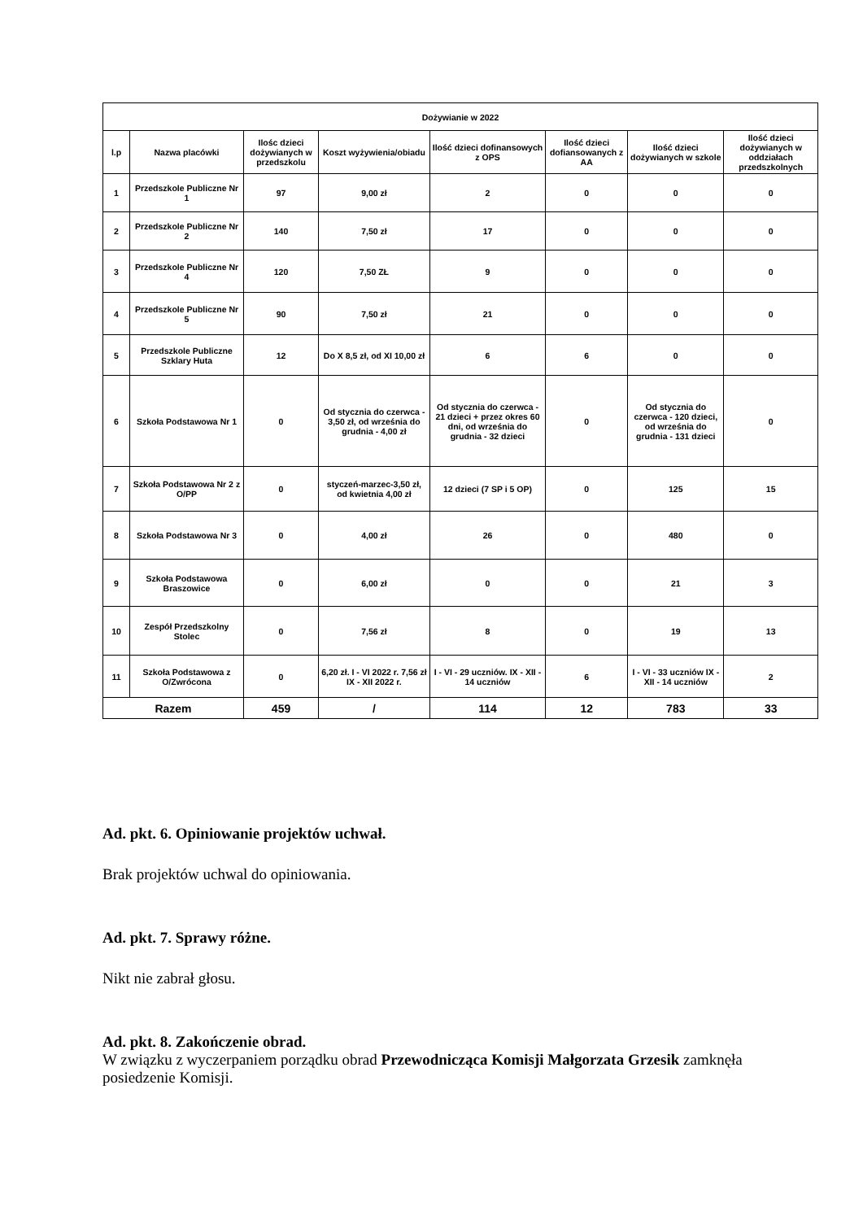| Dożywianie w 2022 | | | | | | | |
| --- | --- | --- | --- | --- | --- | --- | --- |
| l.p | Nazwa placówki | Ilośc dzieci dożywianych w przedszkolu | Koszt wyżywienia/obiadu | Ilość dzieci dofinansowych z OPS | Ilość dzieci dofiansowanych z AA | Ilość dzieci dożywianych w szkole | Ilość dzieci dożywianych w oddziałach przedszkolnych |
| 1 | Przedszkole Publiczne Nr 1 | 97 | 9,00 zł | 2 | 0 | 0 | 0 |
| 2 | Przedszkole Publiczne Nr 2 | 140 | 7,50 zł | 17 | 0 | 0 | 0 |
| 3 | Przedszkole Publiczne Nr 4 | 120 | 7,50 ZŁ | 9 | 0 | 0 | 0 |
| 4 | Przedszkole Publiczne Nr 5 | 90 | 7,50 zł | 21 | 0 | 0 | 0 |
| 5 | Przedszkole Publiczne Szklary Huta | 12 | Do X 8,5 zł, od XI 10,00 zł | 6 | 6 | 0 | 0 |
| 6 | Szkoła Podstawowa Nr 1 | 0 | Od stycznia do czerwca - 3,50 zł, od września do grudnia - 4,00 zł | Od stycznia do czerwca - 21 dzieci + przez okres 60 dni, od września do grudnia - 32 dzieci | 0 | Od stycznia do czerwca - 120 dzieci, od września do grudnia - 131 dzieci | 0 |
| 7 | Szkoła Podstawowa Nr 2 z O/PP | 0 | styczeń-marzec-3,50 zł, od kwietnia 4,00 zł | 12 dzieci (7 SP i 5 OP) | 0 | 125 | 15 |
| 8 | Szkoła Podstawowa Nr 3 | 0 | 4,00 zł | 26 | 0 | 480 | 0 |
| 9 | Szkoła Podstawowa Braszowice | 0 | 6,00 zł | 0 | 0 | 21 | 3 |
| 10 | Zespół Przedszkolny Stolec | 0 | 7,56 zł | 8 | 0 | 19 | 13 |
| 11 | Szkoła Podstawowa z O/Zwrócona | 0 | 6,20 zł. I - VI 2022 r. 7,56 zł IX - XII 2022 r. | I - VI - 29 uczniów. IX - XII - 14 uczniów | 6 | I - VI - 33 uczniów IX - XII - 14 uczniów | 2 |
| Razem | | 459 | / | 114 | 12 | 783 | 33 |
Ad. pkt. 6. Opiniowanie projektów uchwał.
Brak projektów uchwal do opiniowania.
Ad. pkt. 7. Sprawy różne.
Nikt nie zabrał głosu.
Ad. pkt. 8. Zakończenie obrad.
W związku z wyczerpaniem porządku obrad Przewodnicząca Komisji Małgorzata Grzesik zamknęła posiedzenie Komisji.